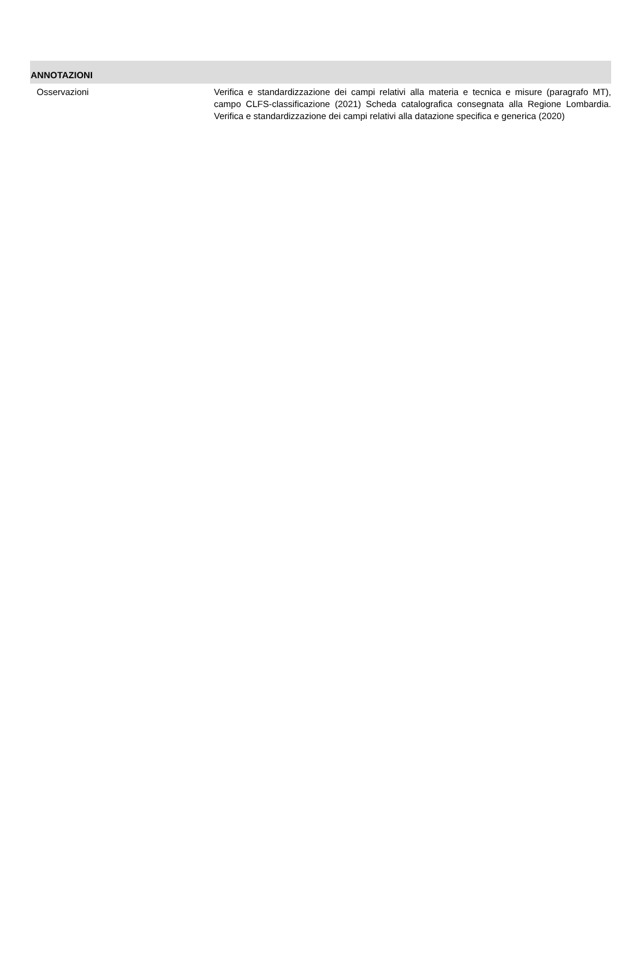ANNOTAZIONI
Osservazioni Verifica e standardizzazione dei campi relativi alla materia e tecnica e misure (paragrafo MT), campo CLFS-classificazione (2021) Scheda catalografica consegnata alla Regione Lombardia. Verifica e standardizzazione dei campi relativi alla datazione specifica e generica (2020)